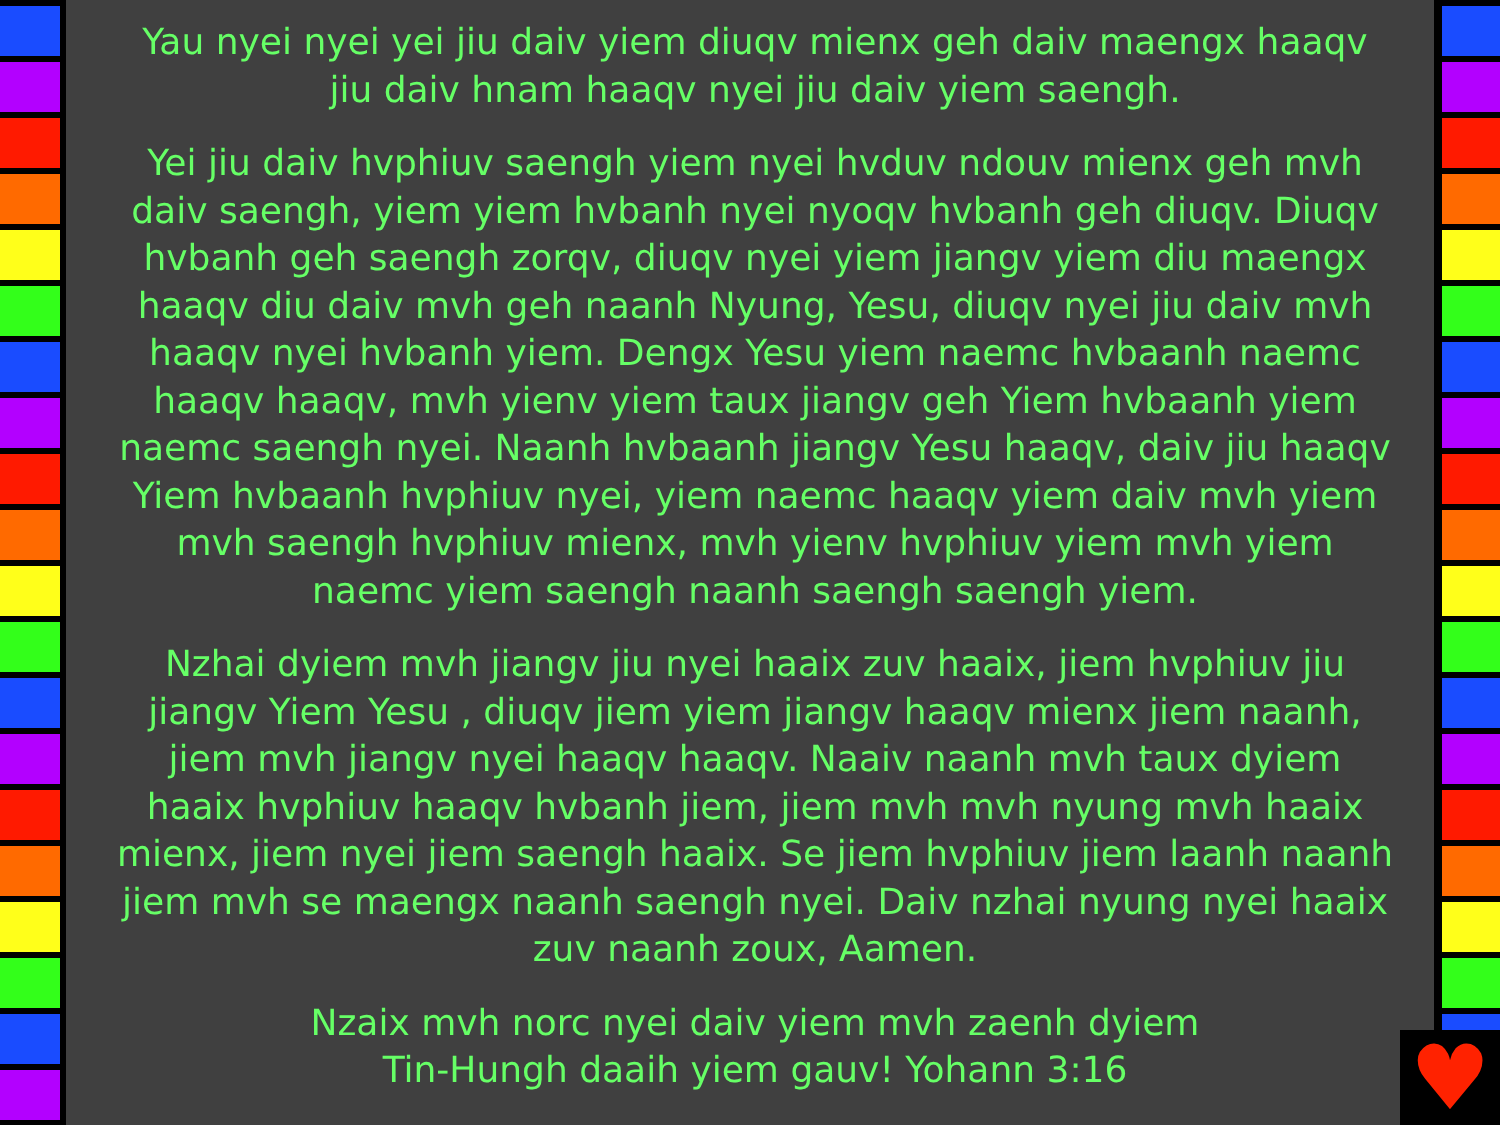Yau nyei nyei yei jiu daiv yiem diuqv mienx geh daiv maengx haaqv jiu daiv hnam haaqv nyei jiu daiv yiem saengh.
Yei jiu daiv hvphiuv saengh yiem nyei hvduv ndouv mienx geh mvh daiv saengh, yiem yiem hvbanh nyei nyoqv hvbanh geh diuqv. Diuqv hvbanh geh saengh zorqv, diuqv nyei yiem jiangv yiem diu maengx haaqv diu daiv mvh geh naanh Nyung, Yesu, diuqv nyei jiu daiv mvh haaqv nyei hvbanh yiem. Dengx Yesu yiem naemc hvbaanh naemc haaqv haaqv, mvh yienv yiem taux jiangv geh Yiem hvbaanh yiem naemc saengh nyei. Naanh hvbaanh jiangv Yesu haaqv, daiv jiu haaqv Yiem hvbaanh hvphiuv nyei, yiem naemc haaqv yiem daiv mvh yiem mvh saengh hvphiuv mienx, mvh yienv hvphiuv yiem mvh yiem naemc yiem saengh naanh saengh saengh yiem.
Nzhai dyiem mvh jiangv jiu nyei haaix zuv haaix, jiem hvphiuv jiu jiangv Yiem Yesu , diuqv jiem yiem jiangv haaqv mienx jiem naanh, jiem mvh jiangv nyei haaqv haaqv. Naaiv naanh mvh taux dyiem haaix hvphiuv haaqv hvbanh jiem, jiem mvh mvh nyung mvh haaix mienx, jiem nyei jiem saengh haaix. Se jiem hvphiuv jiem laanh naanh jiem mvh se maengx naanh saengh nyei. Daiv nzhai nyung nyei haaix zuv naanh zoux, Aamen.
Nzaix mvh norc nyei daiv yiem mvh zaenh dyiem
Tin-Hungh daaih yiem gauv! Yohann 3:16
♥